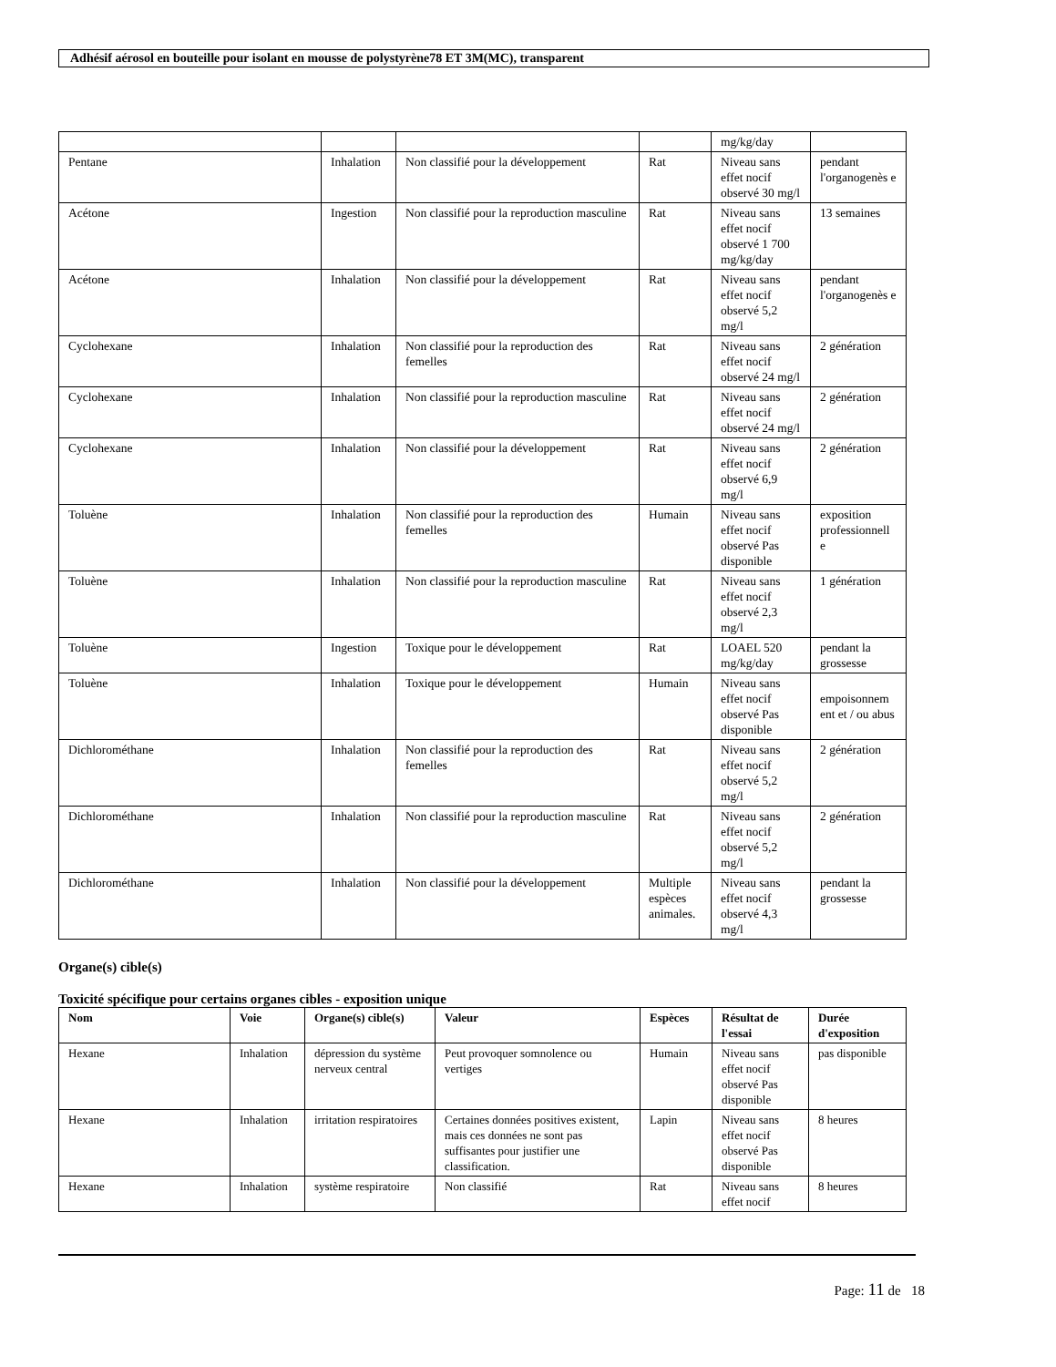Adhésif aérosol en bouteille pour isolant en mousse de polystyrène78 ET 3M(MC), transparent
| | | | | mg/kg/day | |
| Pentane | Inhalation | Non classifié pour la développement | Rat | Niveau sans effet nocif observé 30 mg/l | pendant l'organogenès e |
| Acétone | Ingestion | Non classifié pour la reproduction masculine | Rat | Niveau sans effet nocif observé 1 700 mg/kg/day | 13 semaines |
| Acétone | Inhalation | Non classifié pour la développement | Rat | Niveau sans effet nocif observé 5,2 mg/l | pendant l'organogenès e |
| Cyclohexane | Inhalation | Non classifié pour la reproduction des femelles | Rat | Niveau sans effet nocif observé 24 mg/l | 2 génération |
| Cyclohexane | Inhalation | Non classifié pour la reproduction masculine | Rat | Niveau sans effet nocif observé 24 mg/l | 2 génération |
| Cyclohexane | Inhalation | Non classifié pour la développement | Rat | Niveau sans effet nocif observé 6,9 mg/l | 2 génération |
| Toluène | Inhalation | Non classifié pour la reproduction des femelles | Humain | Niveau sans effet nocif observé Pas disponible | exposition professionnell e |
| Toluène | Inhalation | Non classifié pour la reproduction masculine | Rat | Niveau sans effet nocif observé 2,3 mg/l | 1 génération |
| Toluène | Ingestion | Toxique pour le développement | Rat | LOAEL 520 mg/kg/day | pendant la grossesse |
| Toluène | Inhalation | Toxique pour le développement | Humain | Niveau sans effet nocif observé Pas disponible | empoisonnem ent et / ou abus |
| Dichlorométhane | Inhalation | Non classifié pour la reproduction des femelles | Rat | Niveau sans effet nocif observé 5,2 mg/l | 2 génération |
| Dichlorométhane | Inhalation | Non classifié pour la reproduction masculine | Rat | Niveau sans effet nocif observé 5,2 mg/l | 2 génération |
| Dichlorométhane | Inhalation | Non classifié pour la développement | Multiple espèces animales. | Niveau sans effet nocif observé 4,3 mg/l | pendant la grossesse |
Organe(s) cible(s)
Toxicité spécifique pour certains organes cibles - exposition unique
| Nom | Voie | Organe(s) cible(s) | Valeur | Espèces | Résultat de l'essai | Durée d'exposition |
| --- | --- | --- | --- | --- | --- | --- |
| Hexane | Inhalation | dépression du système nerveux central | Peut provoquer somnolence ou vertiges | Humain | Niveau sans effet nocif observé Pas disponible | pas disponible |
| Hexane | Inhalation | irritation respiratoires | Certaines données positives existent, mais ces données ne sont pas suffisantes pour justifier une classification. | Lapin | Niveau sans effet nocif observé Pas disponible | 8 heures |
| Hexane | Inhalation | système respiratoire | Non classifié | Rat | Niveau sans effet nocif | 8 heures |
Page: 11 de 18